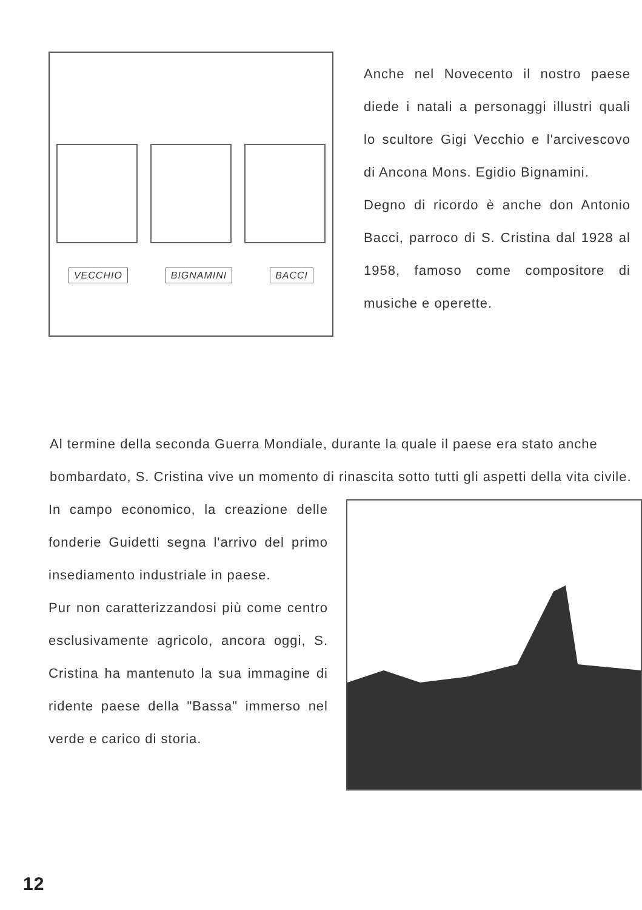VECCHIO BIGNAMINI BACCI
Anche nel Novecento il nostro paese diede i natali a personaggi illustri quali lo scultore Gigi Vecchio e l'arcivescovo di Ancona Mons. Egidio Bignamini.
Degno di ricordo è anche don Antonio Bacci, parroco di S. Cristina dal 1928 al 1958, famoso come compositore di musiche e operette.
Al termine della seconda Guerra Mondiale, durante la quale il paese era stato anche bombardato, S. Cristina vive un momento di rinascita sotto tutti gli aspetti della vita civile.
In campo economico, la creazione delle fonderie Guidetti segna l'arrivo del primo insediamento industriale in paese.
Pur non caratterizzandosi più come centro esclusivamente agricolo, ancora oggi, S. Cristina ha mantenuto la sua immagine di ridente paese della "Bassa" immerso nel verde e carico di storia.
12